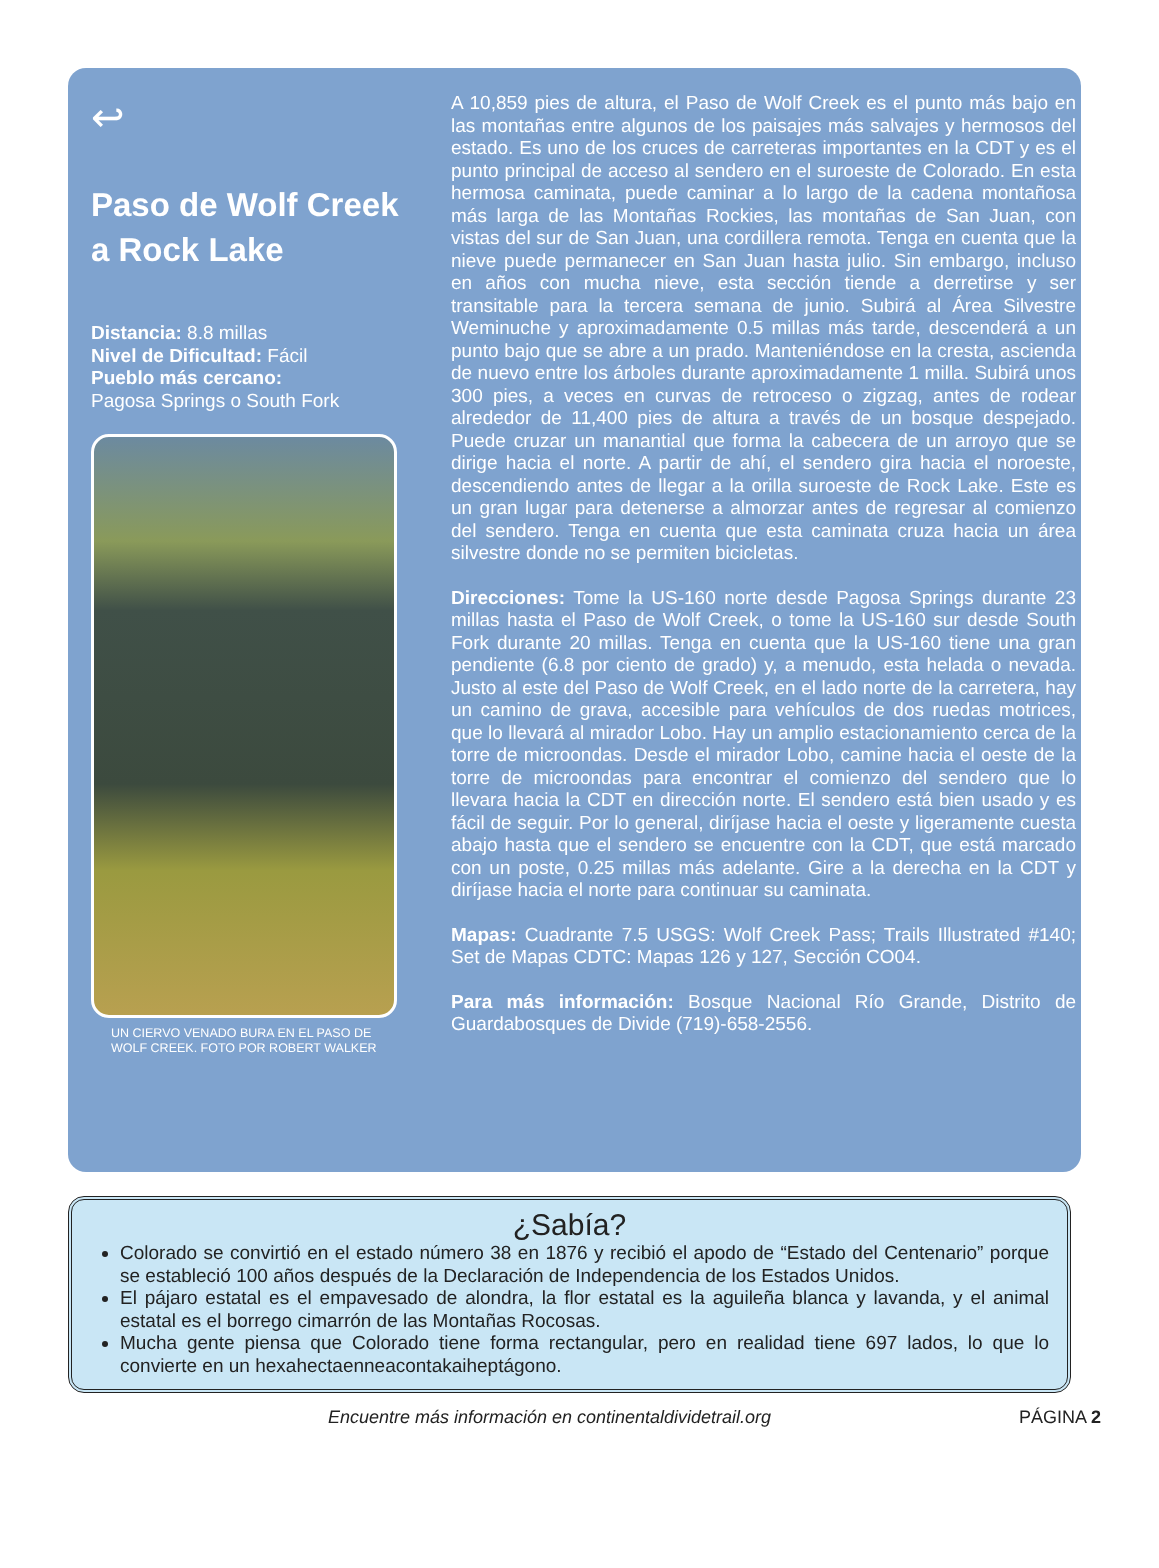↩
Paso de Wolf Creek a Rock Lake
Distancia: 8.8 millas
Nivel de Dificultad: Fácil
Pueblo más cercano:
Pagosa Springs o South Fork
UN CIERVO VENADO BURA EN EL PASO DE WOLF CREEK. FOTO POR ROBERT WALKER
A 10,859 pies de altura, el Paso de Wolf Creek es el punto más bajo en las montañas entre algunos de los paisajes más salvajes y hermosos del estado. Es uno de los cruces de carreteras importantes en la CDT y es el punto principal de acceso al sendero en el suroeste de Colorado. En esta hermosa caminata, puede caminar a lo largo de la cadena montañosa más larga de las Montañas Rockies, las montañas de San Juan, con vistas del sur de San Juan, una cordillera remota. Tenga en cuenta que la nieve puede permanecer en San Juan hasta julio. Sin embargo, incluso en años con mucha nieve, esta sección tiende a derretirse y ser transitable para la tercera semana de junio. Subirá al Área Silvestre Weminuche y aproximadamente 0.5 millas más tarde, descenderá a un punto bajo que se abre a un prado. Manteniéndose en la cresta, ascienda de nuevo entre los árboles durante aproximadamente 1 milla. Subirá unos 300 pies, a veces en curvas de retroceso o zigzag, antes de rodear alrededor de 11,400 pies de altura a través de un bosque despejado. Puede cruzar un manantial que forma la cabecera de un arroyo que se dirige hacia el norte. A partir de ahí, el sendero gira hacia el noroeste, descendiendo antes de llegar a la orilla suroeste de Rock Lake. Este es un gran lugar para detenerse a almorzar antes de regresar al comienzo del sendero. Tenga en cuenta que esta caminata cruza hacia un área silvestre donde no se permiten bicicletas.
Direcciones: Tome la US-160 norte desde Pagosa Springs durante 23 millas hasta el Paso de Wolf Creek, o tome la US-160 sur desde South Fork durante 20 millas. Tenga en cuenta que la US-160 tiene una gran pendiente (6.8 por ciento de grado) y, a menudo, esta helada o nevada. Justo al este del Paso de Wolf Creek, en el lado norte de la carretera, hay un camino de grava, accesible para vehículos de dos ruedas motrices, que lo llevará al mirador Lobo. Hay un amplio estacionamiento cerca de la torre de microondas. Desde el mirador Lobo, camine hacia el oeste de la torre de microondas para encontrar el comienzo del sendero que lo llevara hacia la CDT en dirección norte. El sendero está bien usado y es fácil de seguir. Por lo general, diríjase hacia el oeste y ligeramente cuesta abajo hasta que el sendero se encuentre con la CDT, que está marcado con un poste, 0.25 millas más adelante. Gire a la derecha en la CDT y diríjase hacia el norte para continuar su caminata.
Mapas: Cuadrante 7.5 USGS: Wolf Creek Pass; Trails Illustrated #140; Set de Mapas CDTC: Mapas 126 y 127, Sección CO04.
Para más información: Bosque Nacional Río Grande, Distrito de Guardabosques de Divide (719)-658-2556.
¿Sabía?
Colorado se convirtió en el estado número 38 en 1876 y recibió el apodo de “Estado del Centenario” porque se estableció 100 años después de la Declaración de Independencia de los Estados Unidos.
El pájaro estatal es el empavesado de alondra, la flor estatal es la aguileña blanca y lavanda, y el animal estatal es el borrego cimarrón de las Montañas Rocosas.
Mucha gente piensa que Colorado tiene forma rectangular, pero en realidad tiene 697 lados, lo que lo convierte en un hexahectaenneacontakaiheptágono.
Encuentre más información en continentaldividetrail.org
PÁGINA 2